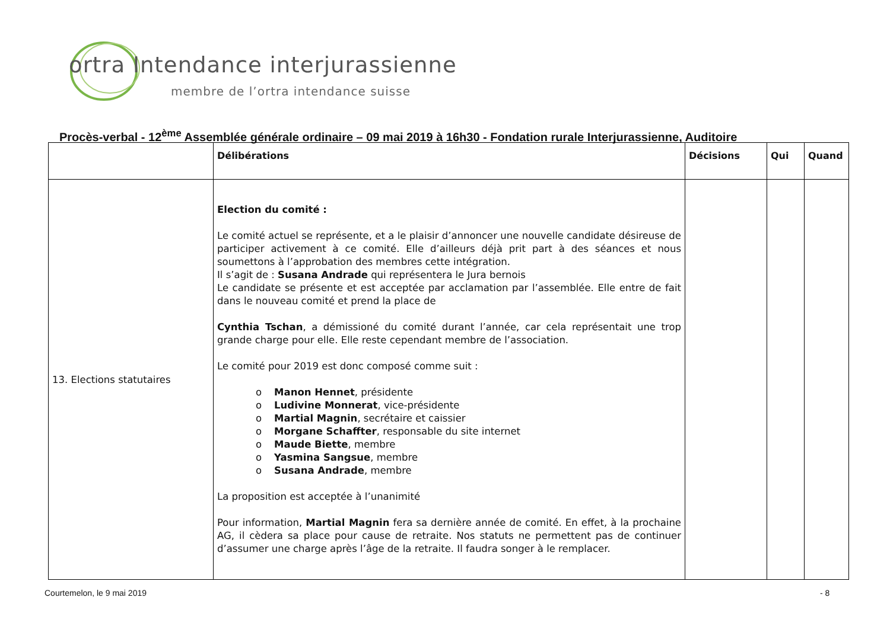ortra Intendance interjurassienne
membre de l’ortra intendance suisse
Procès-verbal - 12<sup>ème</sup> Assemblée générale ordinaire – 09 mai 2019 à 16h30 - Fondation rurale Interjurassienne, Auditoire
| | Délibérations | Décisions | Qui | Quand |
| --- | --- | --- | --- | --- |
| 13. Elections statutaires | Election du comité : Le comité actuel se représente, et a le plaisir d’annoncer une nouvelle candidate désireuse de participer activement à ce comité. Elle d’ailleurs déjà prit part à des séances et nous soumettons à l’approbation des membres cette intégration. Il s’agit de : Susana Andrade qui représentera le Jura bernois Le candidate se présente et est acceptée par acclamation par l’assemblée. Elle entre de fait dans le nouveau comité et prend la place de Cynthia Tschan , a démissioné du comité durant l’année, car cela représentait une trop grande charge pour elle. Elle reste cependant membre de l’association. Le comité pour 2019 est donc composé comme suit : o Manon Hennet , présidente o Ludivine Monnerat , vice-présidente o Martial Magnin , secrétaire et caissier o Morgane Schaffter , responsable du site internet o Maude Biette , membre o Yasmina Sangsue , membre o Susana Andrade , membre La proposition est acceptée à l’unanimité Pour information, Martial Magnin fera sa dernière année de comité. En effet, à la prochaine AG, il cèdera sa place pour cause de retraite. Nos statuts ne permettent pas de continuer d’assumer une charge après l’âge de la retraite. Il faudra songer à le remplacer. | | | |
Courtemelon, le 9 mai 2019 - 8